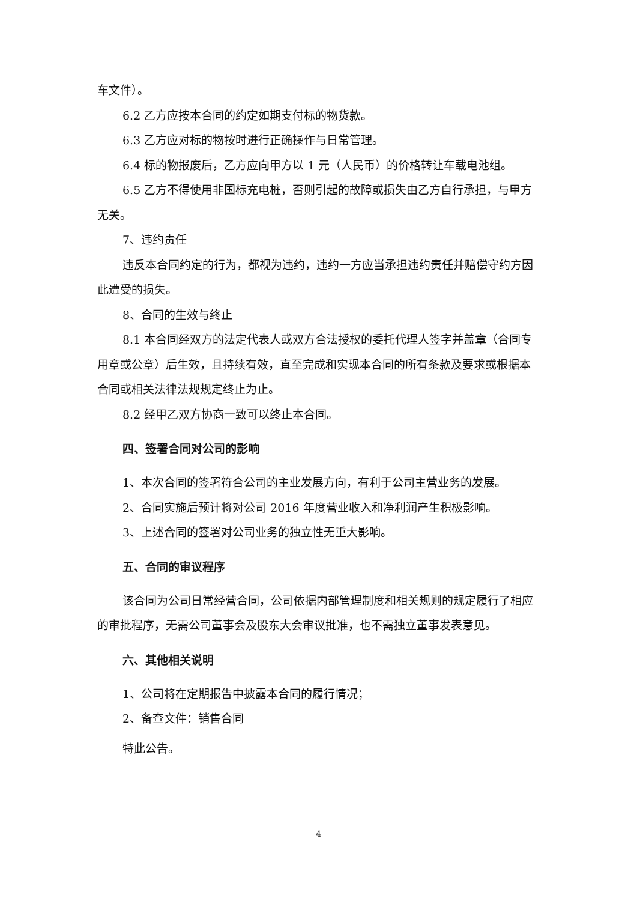车文件）。
6.2 乙方应按本合同的约定如期支付标的物货款。
6.3 乙方应对标的物按时进行正确操作与日常管理。
6.4 标的物报废后，乙方应向甲方以 1 元（人民币）的价格转让车载电池组。
6.5 乙方不得使用非国标充电桩，否则引起的故障或损失由乙方自行承担，与甲方无关。
7、违约责任
违反本合同约定的行为，都视为违约，违约一方应当承担违约责任并赔偿守约方因此遭受的损失。
8、合同的生效与终止
8.1 本合同经双方的法定代表人或双方合法授权的委托代理人签字并盖章（合同专用章或公章）后生效，且持续有效，直至完成和实现本合同的所有条款及要求或根据本合同或相关法律法规规定终止为止。
8.2 经甲乙双方协商一致可以终止本合同。
四、签署合同对公司的影响
1、本次合同的签署符合公司的主业发展方向，有利于公司主营业务的发展。
2、合同实施后预计将对公司 2016 年度营业收入和净利润产生积极影响。
3、上述合同的签署对公司业务的独立性无重大影响。
五、合同的审议程序
该合同为公司日常经营合同，公司依据内部管理制度和相关规则的规定履行了相应的审批程序，无需公司董事会及股东大会审议批准，也不需独立董事发表意见。
六、其他相关说明
1、公司将在定期报告中披露本合同的履行情况；
2、备查文件：销售合同
特此公告。
4